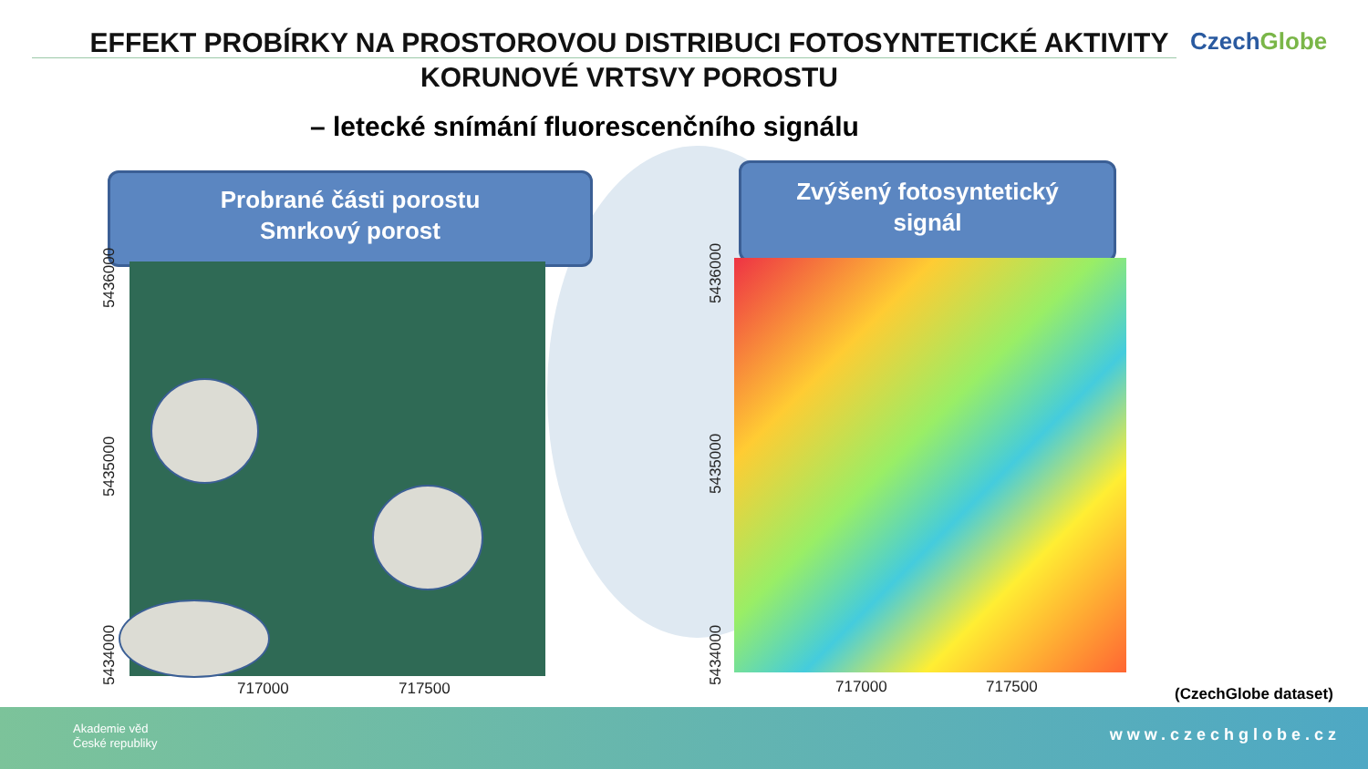EFFEKT PROBÍRKY NA PROSTOROVOU DISTRIBUCI FOTOSYNTETICKÉ AKTIVITY KORUNOVÉ VRTSVY POROSTU
CzechGlobe
– letecké snímání fluorescenčního signálu
Probrané části porostu
Smrkový porost
Zvýšený fotosyntetický
signál
5436000
5435000
5434000 717000 717500
5436000
5435000
5434000 717000 717500 (CzechGlobe dataset)
Akademie věd
České republiky
www.czechglobe.cz